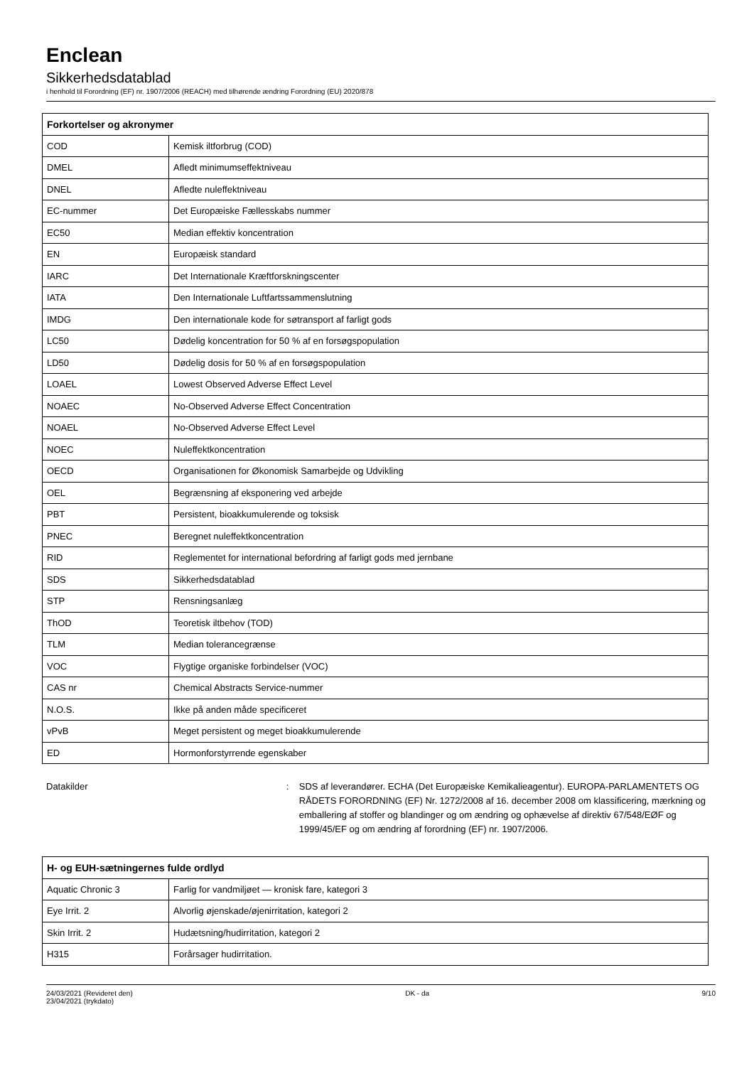Enclean
Sikkerhedsdatablad
i henhold til Forordning (EF) nr. 1907/2006 (REACH) med tilhørende ændring Forordning (EU) 2020/878
| Forkortelser og akronymer | |
| --- | --- |
| COD | Kemisk iltforbrug (COD) |
| DMEL | Afledt minimumseffektniveau |
| DNEL | Afledte nuleffektniveau |
| EC-nummer | Det Europæiske Fællesskabs nummer |
| EC50 | Median effektiv koncentration |
| EN | Europæisk standard |
| IARC | Det Internationale Kræftforskningscenter |
| IATA | Den Internationale Luftfartssammenslutning |
| IMDG | Den internationale kode for søtransport af farligt gods |
| LC50 | Dødelig koncentration for 50 % af en forsøgspopulation |
| LD50 | Dødelig dosis for 50 % af en forsøgspopulation |
| LOAEL | Lowest Observed Adverse Effect Level |
| NOAEC | No-Observed Adverse Effect Concentration |
| NOAEL | No-Observed Adverse Effect Level |
| NOEC | Nuleffektkoncentration |
| OECD | Organisationen for Økonomisk Samarbejde og Udvikling |
| OEL | Begrænsning af eksponering ved arbejde |
| PBT | Persistent, bioakkumulerende og toksisk |
| PNEC | Beregnet nuleffektkoncentration |
| RID | Reglementet for international befordring af farligt gods med jernbane |
| SDS | Sikkerhedsdatablad |
| STP | Rensningsanlæg |
| ThOD | Teoretisk iltbehov (TOD) |
| TLM | Median tolerancegrænse |
| VOC | Flygtige organiske forbindelser (VOC) |
| CAS nr | Chemical Abstracts Service-nummer |
| N.O.S. | Ikke på anden måde specificeret |
| vPvB | Meget persistent og meget bioakkumulerende |
| ED | Hormonforstyrrende egenskaber |
Datakilder : SDS af leverandører. ECHA (Det Europæiske Kemikalieagentur). EUROPA-PARLAMENTETS OG RÅDETS FORORDNING (EF) Nr. 1272/2008 af 16. december 2008 om klassificering, mærkning og emballering af stoffer og blandinger og om ændring og ophævelse af direktiv 67/548/EØF og 1999/45/EF og om ændring af forordning (EF) nr. 1907/2006.
| H- og EUH-sætningernes fulde ordlyd | |
| --- | --- |
| Aquatic Chronic 3 | Farlig for vandmiljøet — kronisk fare, kategori 3 |
| Eye Irrit. 2 | Alvorlig øjenskade/øjenirritation, kategori 2 |
| Skin Irrit. 2 | Hudætsning/hudirritation, kategori 2 |
| H315 | Forårsager hudirritation. |
24/03/2021 (Revideret den)
23/04/2021 (trykdato)
DK - da 9/10